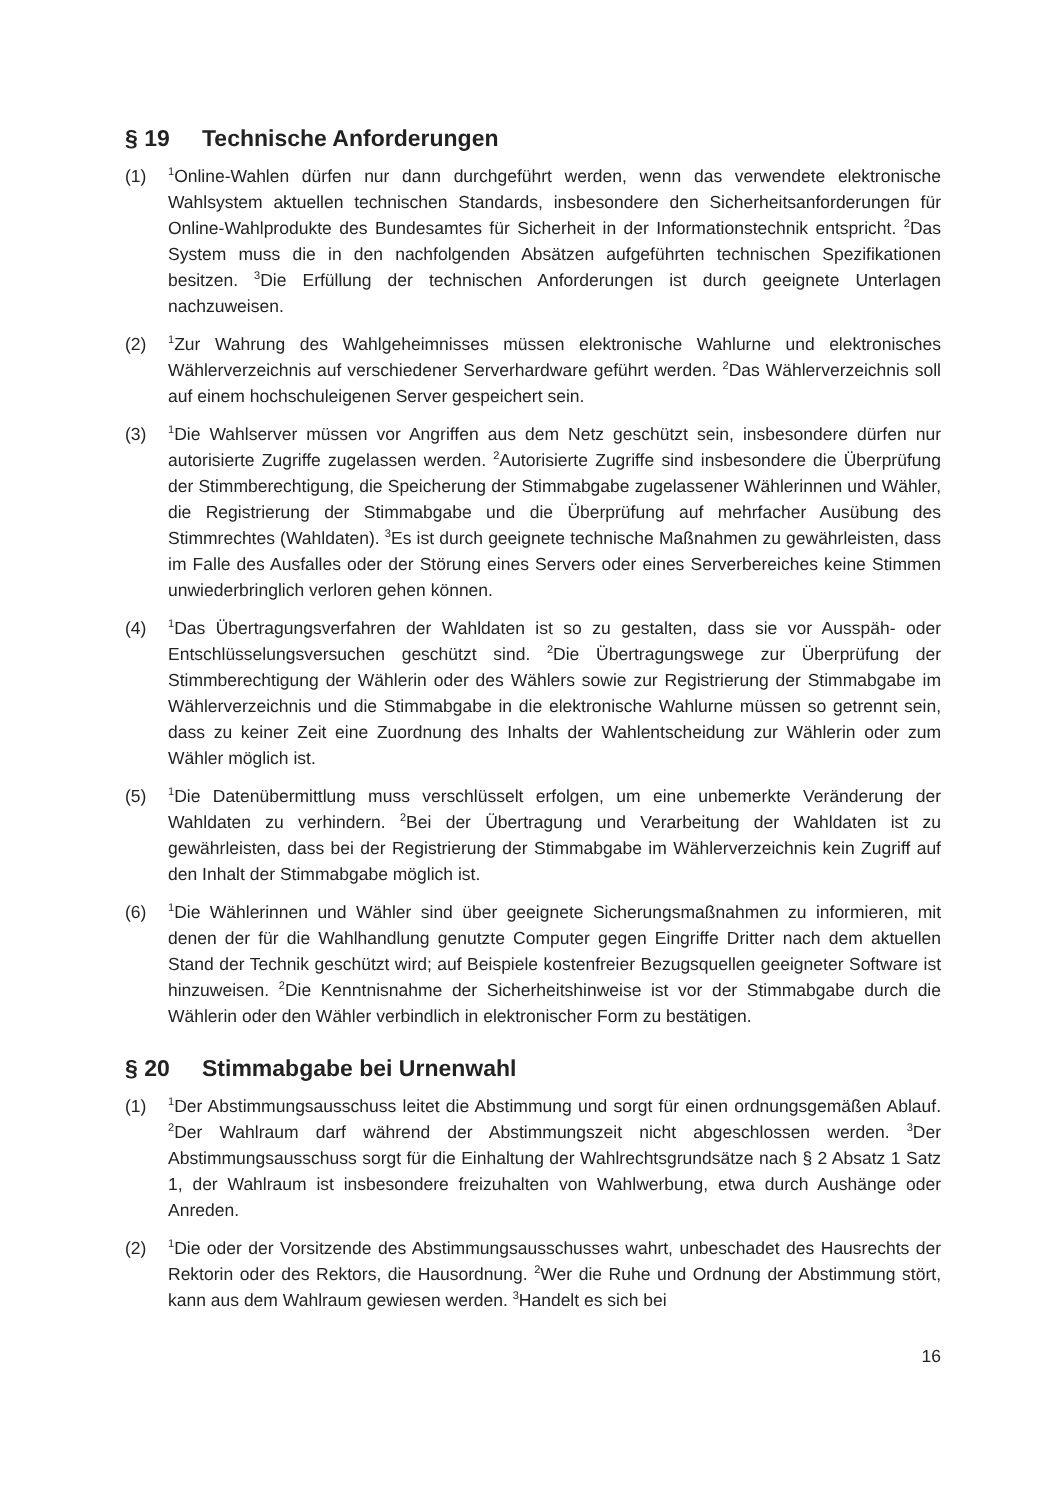§ 19 Technische Anforderungen
(1)
<sup>1</sup> Online-Wahlen dürfen nur dann durchgeführt werden, wenn das verwendete elektronische Wahlsystem aktuellen technischen Standards, insbesondere den Sicherheitsanforderungen für Online-Wahlprodukte des Bundesamtes für Sicherheit in der Informationstechnik entspricht. <sup>2</sup>Das System muss die in den nachfolgenden Absätzen aufgeführten technischen Spezifikationen besitzen. <sup>3</sup>Die Erfüllung der technischen Anforderungen ist durch geeignete Unterlagen nachzuweisen.
(2)
<sup>1</sup> Zur Wahrung des Wahlgeheimnisses müssen elektronische Wahlurne und elektronisches Wählerverzeichnis auf verschiedener Serverhardware geführt werden. <sup>2</sup>Das Wählerverzeichnis soll auf einem hochschuleigenen Server gespeichert sein.
(3)
<sup>1</sup> Die Wahlserver müssen vor Angriffen aus dem Netz geschützt sein, insbesondere dürfen nur autorisierte Zugriffe zugelassen werden. <sup>2</sup>Autorisierte Zugriffe sind insbesondere die Überprüfung der Stimmberechtigung, die Speicherung der Stimmabgabe zugelassener Wählerinnen und Wähler, die Registrierung der Stimmabgabe und die Überprüfung auf mehrfacher Ausübung des Stimmrechtes (Wahldaten). <sup>3</sup>Es ist durch geeignete technische Maßnahmen zu gewährleisten, dass im Falle des Ausfalles oder der Störung eines Servers oder eines Serverbereiches keine Stimmen unwiederbringlich verloren gehen können.
(4)
<sup>1</sup> Das Übertragungsverfahren der Wahldaten ist so zu gestalten, dass sie vor Ausspäh- oder Entschlüsselungsversuchen geschützt sind. <sup>2</sup>Die Übertragungswege zur Überprüfung der Stimmberechtigung der Wählerin oder des Wählers sowie zur Registrierung der Stimmabgabe im Wählerverzeichnis und die Stimmabgabe in die elektronische Wahlurne müssen so getrennt sein, dass zu keiner Zeit eine Zuordnung des Inhalts der Wahlentscheidung zur Wählerin oder zum Wähler möglich ist.
(5)
<sup>1</sup> Die Datenübermittlung muss verschlüsselt erfolgen, um eine unbemerkte Veränderung der Wahldaten zu verhindern. <sup>2</sup>Bei der Übertragung und Verarbeitung der Wahldaten ist zu gewährleisten, dass bei der Registrierung der Stimmabgabe im Wählerverzeichnis kein Zugriff auf den Inhalt der Stimmabgabe möglich ist.
(6)
<sup>1</sup> Die Wählerinnen und Wähler sind über geeignete Sicherungsmaßnahmen zu informieren, mit denen der für die Wahlhandlung genutzte Computer gegen Eingriffe Dritter nach dem aktuellen Stand der Technik geschützt wird; auf Beispiele kostenfreier Bezugsquellen geeigneter Software ist hinzuweisen. <sup>2</sup>Die Kenntnisnahme der Sicherheitshinweise ist vor der Stimmabgabe durch die Wählerin oder den Wähler verbindlich in elektronischer Form zu bestätigen.
§ 20 Stimmabgabe bei Urnenwahl
(1)
<sup>1</sup> Der Abstimmungsausschuss leitet die Abstimmung und sorgt für einen ordnungsgemäßen Ablauf. <sup>2</sup>Der Wahlraum darf während der Abstimmungszeit nicht abgeschlossen werden. <sup>3</sup>Der Abstimmungsausschuss sorgt für die Einhaltung der Wahlrechtsgrundsätze nach § 2 Absatz 1 Satz 1, der Wahlraum ist insbesondere freizuhalten von Wahlwerbung, etwa durch Aushänge oder Anreden.
(2)
<sup>1</sup> Die oder der Vorsitzende des Abstimmungsausschusses wahrt, unbeschadet des Hausrechts der Rektorin oder des Rektors, die Hausordnung. <sup>2</sup>Wer die Ruhe und Ordnung der Abstimmung stört, kann aus dem Wahlraum gewiesen werden. <sup>3</sup>Handelt es sich bei
16